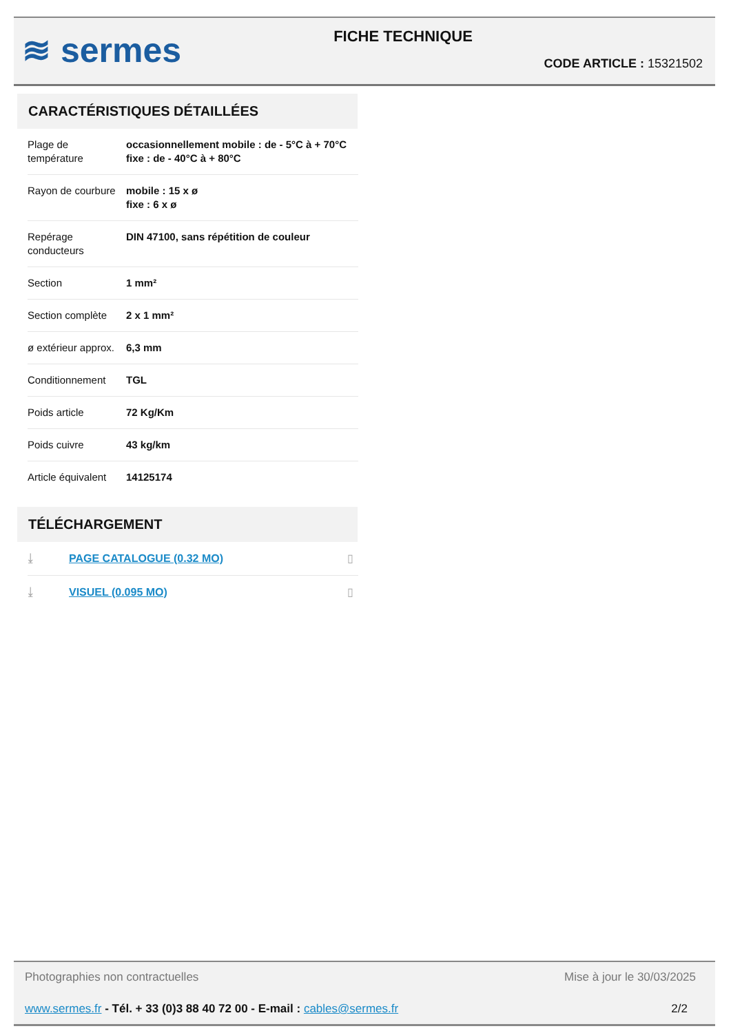≋ sermes
FICHE TECHNIQUE
CODE ARTICLE : 15321502
CARACTÉRISTIQUES DÉTAILLÉES
| Plage de température | occasionnellement mobile : de - 5°C à + 70°C fixe : de - 40°C à + 80°C |
| Rayon de courbure | mobile : 15 x ø fixe : 6 x ø |
| Repérage conducteurs | DIN 47100, sans répétition de couleur |
| Section | 1 mm² |
| Section complète | 2 x 1 mm² |
| ø extérieur approx. | 6,3 mm |
| Conditionnement | TGL |
| Poids article | 72 Kg/Km |
| Poids cuivre | 43 kg/km |
| Article équivalent | 14125174 |
TÉLÉCHARGEMENT
| ⤓ | PAGE CATALOGUE (0.32 MO) | ▯ |
| ⤓ | VISUEL (0.095 MO) | ▯ |
Photographies non contractuelles Mise à jour le 30/03/2025
www.sermes.fr - Tél. + 33 (0)3 88 40 72 00 - E-mail : cables@sermes.fr 2/2